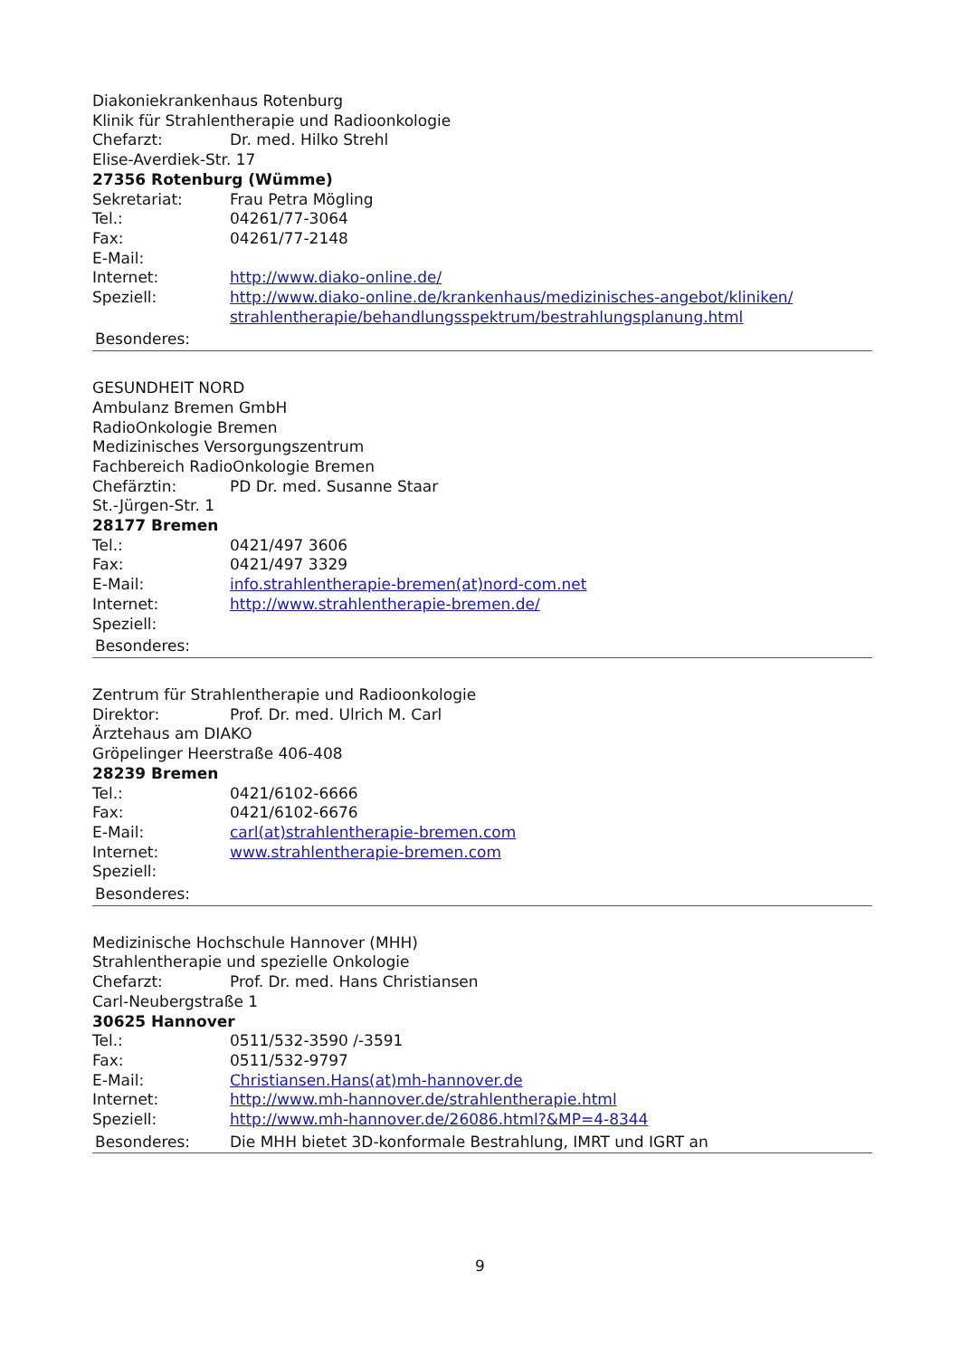Diakoniekrankenhaus Rotenburg
Klinik für Strahlentherapie und Radioonkologie
Chefarzt: Dr. med. Hilko Strehl
Elise-Averdiek-Str. 17
27356 Rotenburg (Wümme)
Sekretariat: Frau Petra Mögling
Tel.: 04261/77-3064
Fax: 04261/77-2148
E-Mail:
Internet: http://www.diako-online.de/
Speziell: http://www.diako-online.de/krankenhaus/medizinisches-angebot/kliniken/ strahlentherapie/behandlungsspektrum/bestrahlungsplanung.html
Besonderes:
GESUNDHEIT NORD
Ambulanz Bremen GmbH
RadioOnkologie Bremen
Medizinisches Versorgungszentrum
Fachbereich RadioOnkologie Bremen
Chefärztin: PD Dr. med. Susanne Staar
St.-Jürgen-Str. 1
28177 Bremen
Tel.: 0421/497 3606
Fax: 0421/497 3329
E-Mail: info.strahlentherapie-bremen(at)nord-com.net
Internet: http://www.strahlentherapie-bremen.de/
Speziell:
Besonderes:
Zentrum für Strahlentherapie und Radioonkologie
Direktor: Prof. Dr. med. Ulrich M. Carl
Ärztehaus am DIAKO
Gröpelinger Heerstraße 406-408
28239 Bremen
Tel.: 0421/6102-6666
Fax: 0421/6102-6676
E-Mail: carl(at)strahlentherapie-bremen.com
Internet: www.strahlentherapie-bremen.com
Speziell:
Besonderes:
Medizinische Hochschule Hannover (MHH)
Strahlentherapie und spezielle Onkologie
Chefarzt: Prof. Dr. med. Hans Christiansen
Carl-Neubergstraße 1
30625 Hannover
Tel.: 0511/532-3590 /-3591
Fax: 0511/532-9797
E-Mail: Christiansen.Hans(at)mh-hannover.de
Internet: http://www.mh-hannover.de/strahlentherapie.html
Speziell: http://www.mh-hannover.de/26086.html?&MP=4-8344
Besonderes: Die MHH bietet 3D-konformale Bestrahlung, IMRT und IGRT an
9